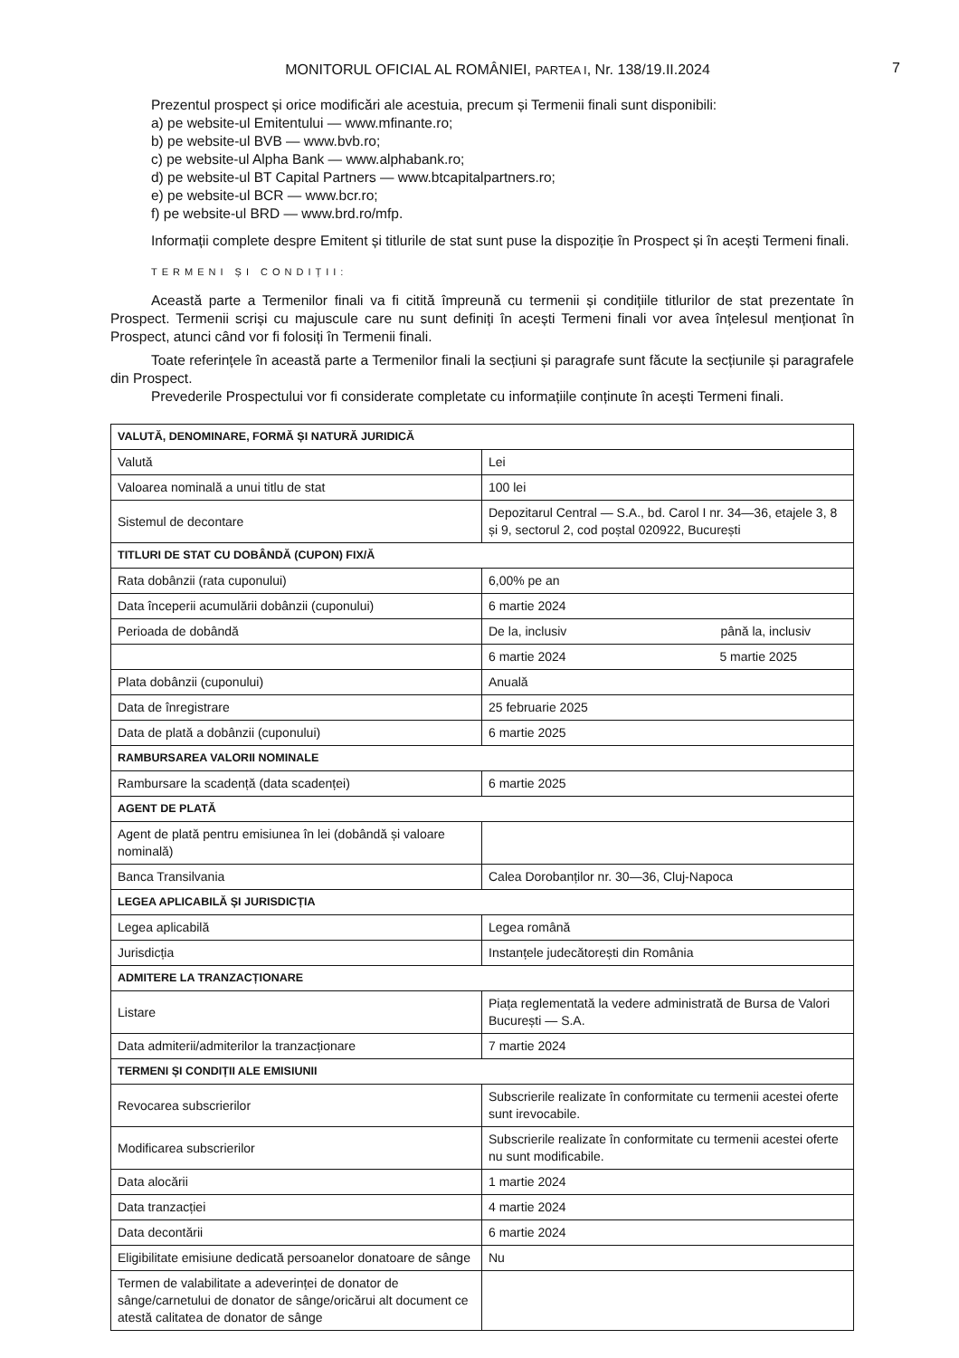MONITORUL OFICIAL AL ROMÂNIEI, PARTEA I, Nr. 138/19.II.2024
7
Prezentul prospect și orice modificări ale acestuia, precum și Termenii finali sunt disponibili:
a) pe website-ul Emitentului — www.mfinante.ro;
b) pe website-ul BVB — www.bvb.ro;
c) pe website-ul Alpha Bank — www.alphabank.ro;
d) pe website-ul BT Capital Partners — www.btcapitalpartners.ro;
e) pe website-ul BCR — www.bcr.ro;
f) pe website-ul BRD — www.brd.ro/mfp.
Informații complete despre Emitent și titlurile de stat sunt puse la dispoziție în Prospect și în acești Termeni finali.
TERMENI ȘI CONDIȚII:
Această parte a Termenilor finali va fi citită împreună cu termenii și condițiile titlurilor de stat prezentate în Prospect. Termenii scriși cu majuscule care nu sunt definiți în acești Termeni finali vor avea înțelesul menționat în Prospect, atunci când vor fi folosiți în Termenii finali.
Toate referințele în această parte a Termenilor finali la secțiuni și paragrafe sunt făcute la secțiunile și paragrafele din Prospect.
Prevederile Prospectului vor fi considerate completate cu informațiile conținute în acești Termeni finali.
| VALUTĂ, DENOMINARE, FORMĂ ȘI NATURĂ JURIDICĂ | |
| Valută | Lei |
| Valoarea nominală a unui titlu de stat | 100 lei |
| Sistemul de decontare | Depozitarul Central — S.A., bd. Carol I nr. 34—36, etajele 3, 8 și 9, sectorul 2, cod poștal 020922, București |
| TITLURI DE STAT CU DOBÂNDĂ (CUPON) FIX/Ă | |
| Rata dobânzii (rata cuponului) | 6,00% pe an |
| Data începerii acumulării dobânzii (cuponului) | 6 martie 2024 |
| Perioada de dobândă | De la, inclusiv până la, inclusiv |
| | 6 martie 2024 5 martie 2025 |
| Plata dobânzii (cuponului) | Anuală |
| Data de înregistrare | 25 februarie 2025 |
| Data de plată a dobânzii (cuponului) | 6 martie 2025 |
| RAMBURSAREA VALORII NOMINALE | |
| Rambursare la scadență (data scadenței) | 6 martie 2025 |
| AGENT DE PLATĂ | |
| Agent de plată pentru emisiunea în lei (dobândă și valoare nominală) | |
| Banca Transilvania | Calea Dorobanților nr. 30—36, Cluj-Napoca |
| LEGEA APLICABILĂ ȘI JURISDICȚIA | |
| Legea aplicabilă | Legea română |
| Jurisdicția | Instanțele judecătorești din România |
| ADMITERE LA TRANZACȚIONARE | |
| Listare | Piața reglementată la vedere administrată de Bursa de Valori București — S.A. |
| Data admiterii/admiterilor la tranzacționare | 7 martie 2024 |
| TERMENI ȘI CONDIȚII ALE EMISIUNII | |
| Revocarea subscrierilor | Subscrierile realizate în conformitate cu termenii acestei oferte sunt irevocabile. |
| Modificarea subscrierilor | Subscrierile realizate în conformitate cu termenii acestei oferte nu sunt modificabile. |
| Data alocării | 1 martie 2024 |
| Data tranzacției | 4 martie 2024 |
| Data decontării | 6 martie 2024 |
| Eligibilitate emisiune dedicată persoanelor donatoare de sânge | Nu |
| Termen de valabilitate a adeverinței de donator de sânge/carnetului de donator de sânge/oricărui alt document ce atestă calitatea de donator de sânge | |